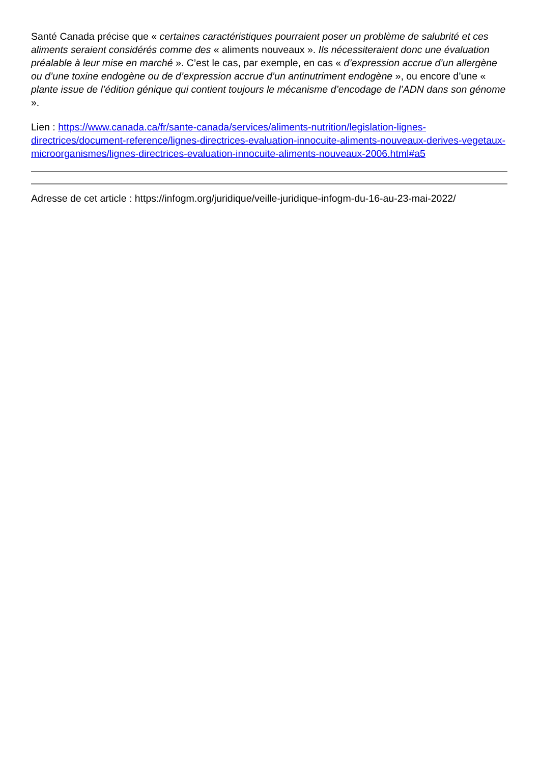Santé Canada précise que « certaines caractéristiques pourraient poser un problème de salubrité et ces aliments seraient considérés comme des « aliments nouveaux ». Ils nécessiteraient donc une évaluation préalable à leur mise en marché ». C’est le cas, par exemple, en cas « d’expression accrue d’un allergène ou d’une toxine endogène ou de d’expression accrue d’un antinutriment endogène », ou encore d’une « plante issue de l’édition génique qui contient toujours le mécanisme d’encodage de l’ADN dans son génome ».
Lien : https://www.canada.ca/fr/sante-canada/services/aliments-nutrition/legislation-lignes-directrices/document-reference/lignes-directrices-evaluation-innocuite-aliments-nouveaux-derives-vegetaux-microorganismes/lignes-directrices-evaluation-innocuite-aliments-nouveaux-2006.html#a5
Adresse de cet article : https://infogm.org/juridique/veille-juridique-infogm-du-16-au-23-mai-2022/